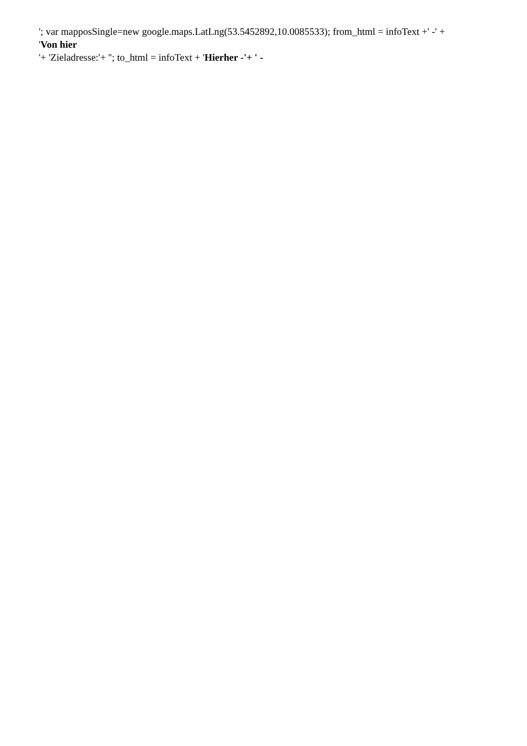'; var mapposSingle=new google.maps.LatLng(53.5452892,10.0085533); from_html = infoText +' -' +
'Von hier
'+ 'Zieladresse:'+ ''; to_html = infoText + 'Hierher -'+ ' -